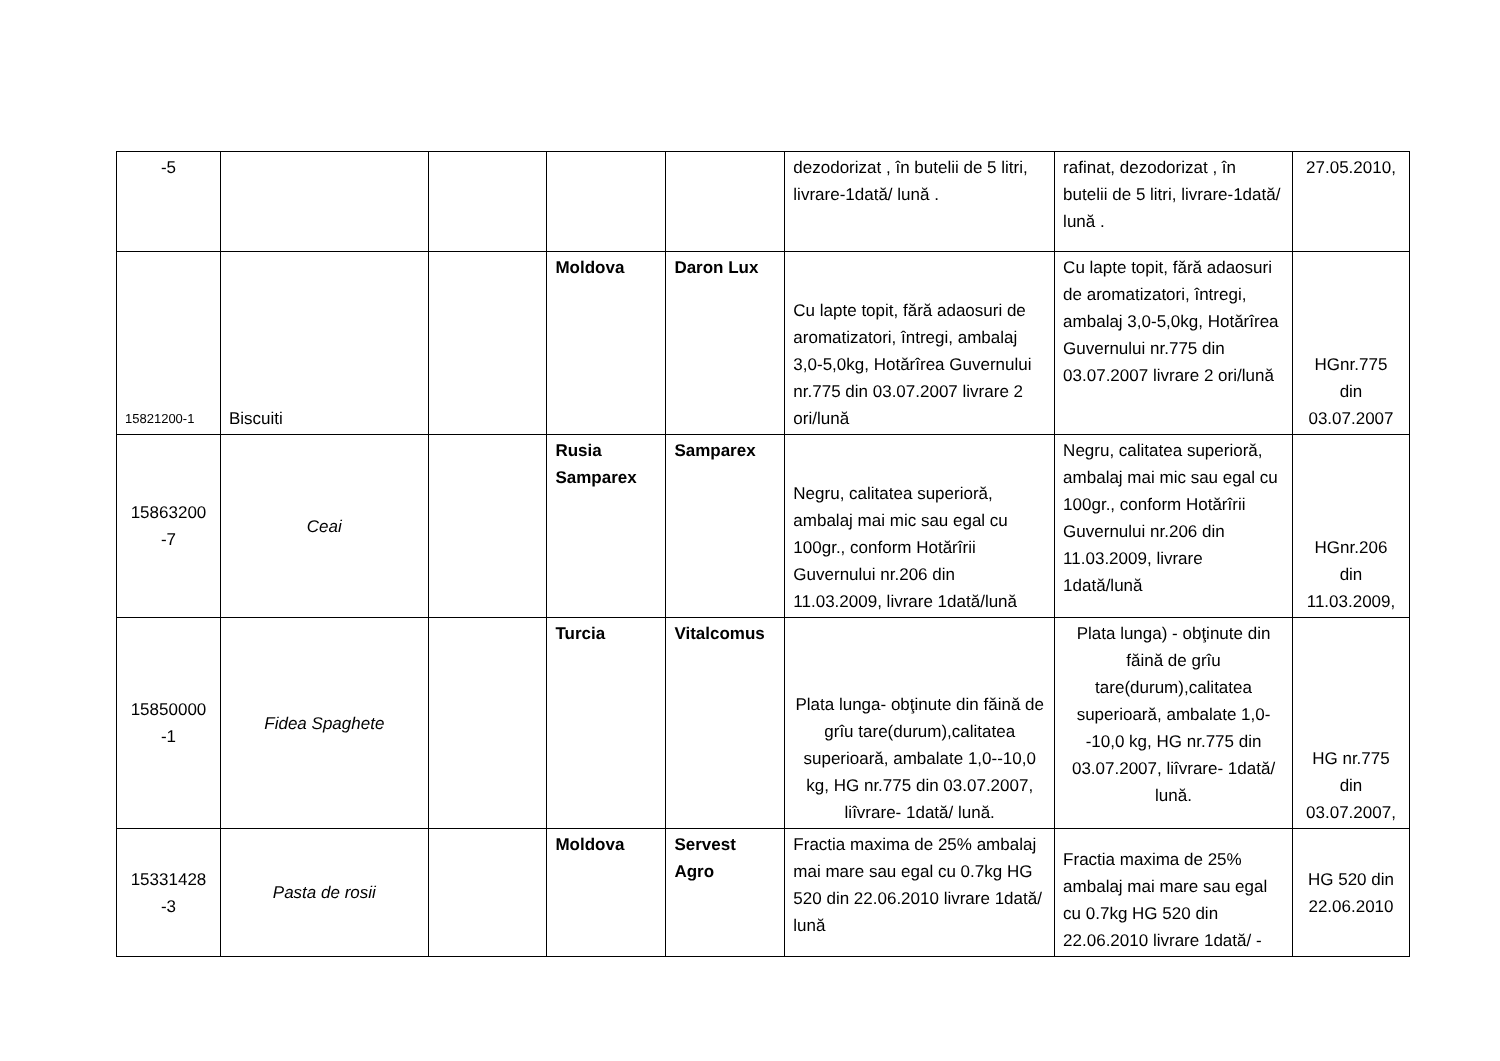| -5 | | | | | dezodorizat , în butelii de 5 litri, livrare-1dată/ lună . | rafinat, dezodorizat , în butelii de 5 litri, livrare-1dată/ lună . | 27.05.2010, |
| 15821200-1 | Biscuiti | | Moldova | Daron Lux | Cu lapte topit, fără adaosuri de aromatizatori, întregi, ambalaj 3,0-5,0kg, Hotărîrea Guvernului nr.775 din 03.07.2007 livrare 2 ori/lună | Cu lapte topit, fără adaosuri de aromatizatori, întregi, ambalaj 3,0-5,0kg, Hotărîrea Guvernului nr.775 din 03.07.2007 livrare 2 ori/lună | HGnr.775 din 03.07.2007 |
| 15863200 -7 | Ceai | | Rusia Samparex | Samparex | Negru, calitatea superioră, ambalaj mai mic sau egal cu 100gr., conform Hotărîrii Guvernului nr.206 din 11.03.2009, livrare 1dată/lună | Negru, calitatea superioră, ambalaj mai mic sau egal cu 100gr., conform Hotărîrii Guvernului nr.206 din 11.03.2009, livrare 1dată/lună | HGnr.206 din 11.03.2009, |
| 15850000 -1 | Fidea Spaghete | | Turcia | Vitalcomus | Plata lunga- obţinute din făină de grîu tare(durum),calitatea superioară, ambalate 1,0--10,0 kg, HG nr.775 din 03.07.2007, liîvrare- 1dată/ lună. | Plata lunga) - obţinute din făină de grîu tare(durum),calitatea superioară, ambalate 1,0--10,0 kg, HG nr.775 din 03.07.2007, liîvrare- 1dată/ lună. | HG nr.775 din 03.07.2007, |
| 15331428 -3 | Pasta de rosii | | Moldova | Servest Agro | Fractia maxima de 25% ambalaj mai mare sau egal cu 0.7kg HG 520 din 22.06.2010 livrare 1dată/ lună | Fractia maxima de 25% ambalaj mai mare sau egal cu 0.7kg HG 520 din 22.06.2010 livrare 1dată/ - | HG 520 din 22.06.2010 |